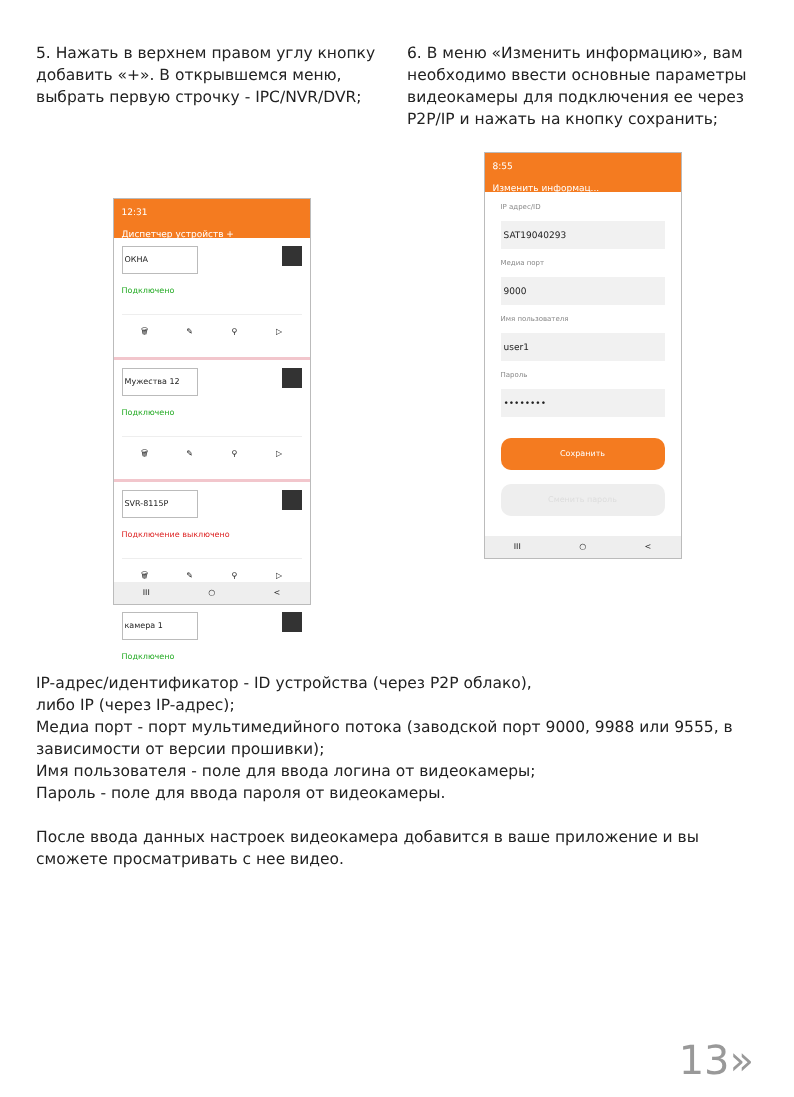5. Нажать в верхнем правом углу кнопку добавить «+». В открывшемся меню, выбрать первую строчку - IPC/NVR/DVR;
12:31
Диспетчер устройств +
ОКНА
Подключено
🗑 ✎ ⚲ ▷
Мужества 12
Подключено
🗑 ✎ ⚲ ▷
SVR-8115P
Подключение выключено
🗑 ✎ ⚲ ▷
камера 1
Подключено
III ○ <
6. В меню «Изменить информацию», вам необходимо ввести основные параметры видеокамеры для подключения ее через P2P/IP и нажать на кнопку сохранить;
8:55
Изменить информац...
IP адрес/ID
SAT19040293
Медиа порт
9000
Имя пользователя
user1
Пароль
••••••••
Сохранить
Сменить пароль
III ○ <
IP-адрес/идентификатор - ID устройства (через P2P облако),
либо IP (через IP-адрес);
Медиа порт - порт мультимедийного потока (заводской порт 9000, 9988 или 9555, в зависимости от версии прошивки);
Имя пользователя - поле для ввода логина от видеокамеры;
Пароль - поле для ввода пароля от видеокамеры.
После ввода данных настроек видеокамера добавится в ваше приложение и вы сможете просматривать с нее видео.
13»